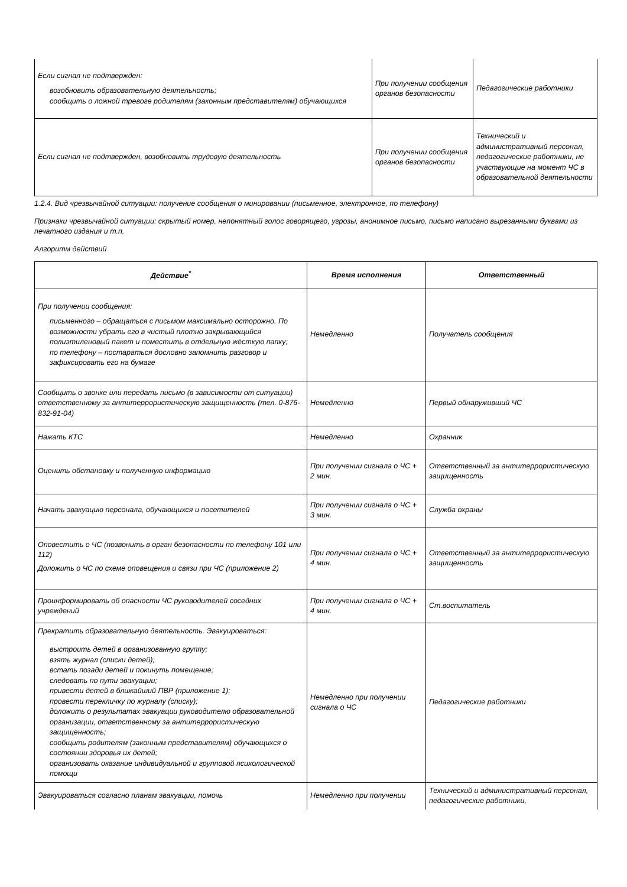| Если сигнал не подтвержден: возобновить образовательную деятельность; сообщить о ложной тревоге родителям (законным представителям) обучающихся | При получении сообщения органов безопасности | Педагогические работники |
| Если сигнал не подтвержден, возобновить трудовую деятельность | При получении сообщения органов безопасности | Технический и административный персонал, педагогические работники, не участвующие на момент ЧС в образовательной деятельности |
1.2.4. Вид чрезвычайной ситуации: получение сообщения о минировании (письменное, электронное, по телефону)
Признаки чрезвычайной ситуации: скрытый номер, непонятный голос говорящего, угрозы, анонимное письмо, письмо написано вырезанными буквами из печатного издания и т.п.
Алгоритм действий
| Действие<sup>*</sup> | Время исполнения | Ответственный |
| --- | --- | --- |
| При получении сообщения: письменного – обращаться с письмом максимально осторожно. По возможности убрать его в чистый плотно закрывающийся полиэтиленовый пакет и поместить в отдельную жёсткую папку; по телефону – постараться дословно запомнить разговор и зафиксировать его на бумаге | Немедленно | Получатель сообщения |
| Сообщить о звонке или передать письмо (в зависимости от ситуации) ответственному за антитеррористическую защищенность (тел. 0-876-832-91-04) | Немедленно | Первый обнаруживший ЧС |
| Нажать КТС | Немедленно | Охранник |
| Оценить обстановку и полученную информацию | При получении сигнала о ЧС + 2 мин. | Ответственный за антитеррористическую защищенность |
| Начать эвакуацию персонала, обучающихся и посетителей | При получении сигнала о ЧС + 3 мин. | Служба охраны |
| Оповестить о ЧС (позвонить в орган безопасности по телефону 101 или 112) Доложить о ЧС по схеме оповещения и связи при ЧС (приложение 2) | При получении сигнала о ЧС + 4 мин. | Ответственный за антитеррористическую защищенность |
| Проинформировать об опасности ЧС руководителей соседних учреждений | При получении сигнала о ЧС + 4 мин. | Ст.воспитатель |
| Прекратить образовательную деятельность. Эвакуироваться: выстроить детей в организованную группу; взять журнал (списки детей); встать позади детей и покинуть помещение; следовать по пути эвакуации; привести детей в ближайший ПВР (приложение 1); провести перекличку по журналу (списку); доложить о результатах эвакуации руководителю образовательной организации, ответственному за антитеррористическую защищенность; сообщить родителям (законным представителям) обучающихся о состоянии здоровья их детей; организовать оказание индивидуальной и групповой психологической помощи | Немедленно при получении сигнала о ЧС | Педагогические работники |
| Эвакуироваться согласно планам эвакуации, помочь | Немедленно при получении | Технический и административный персонал, педагогические работники, |